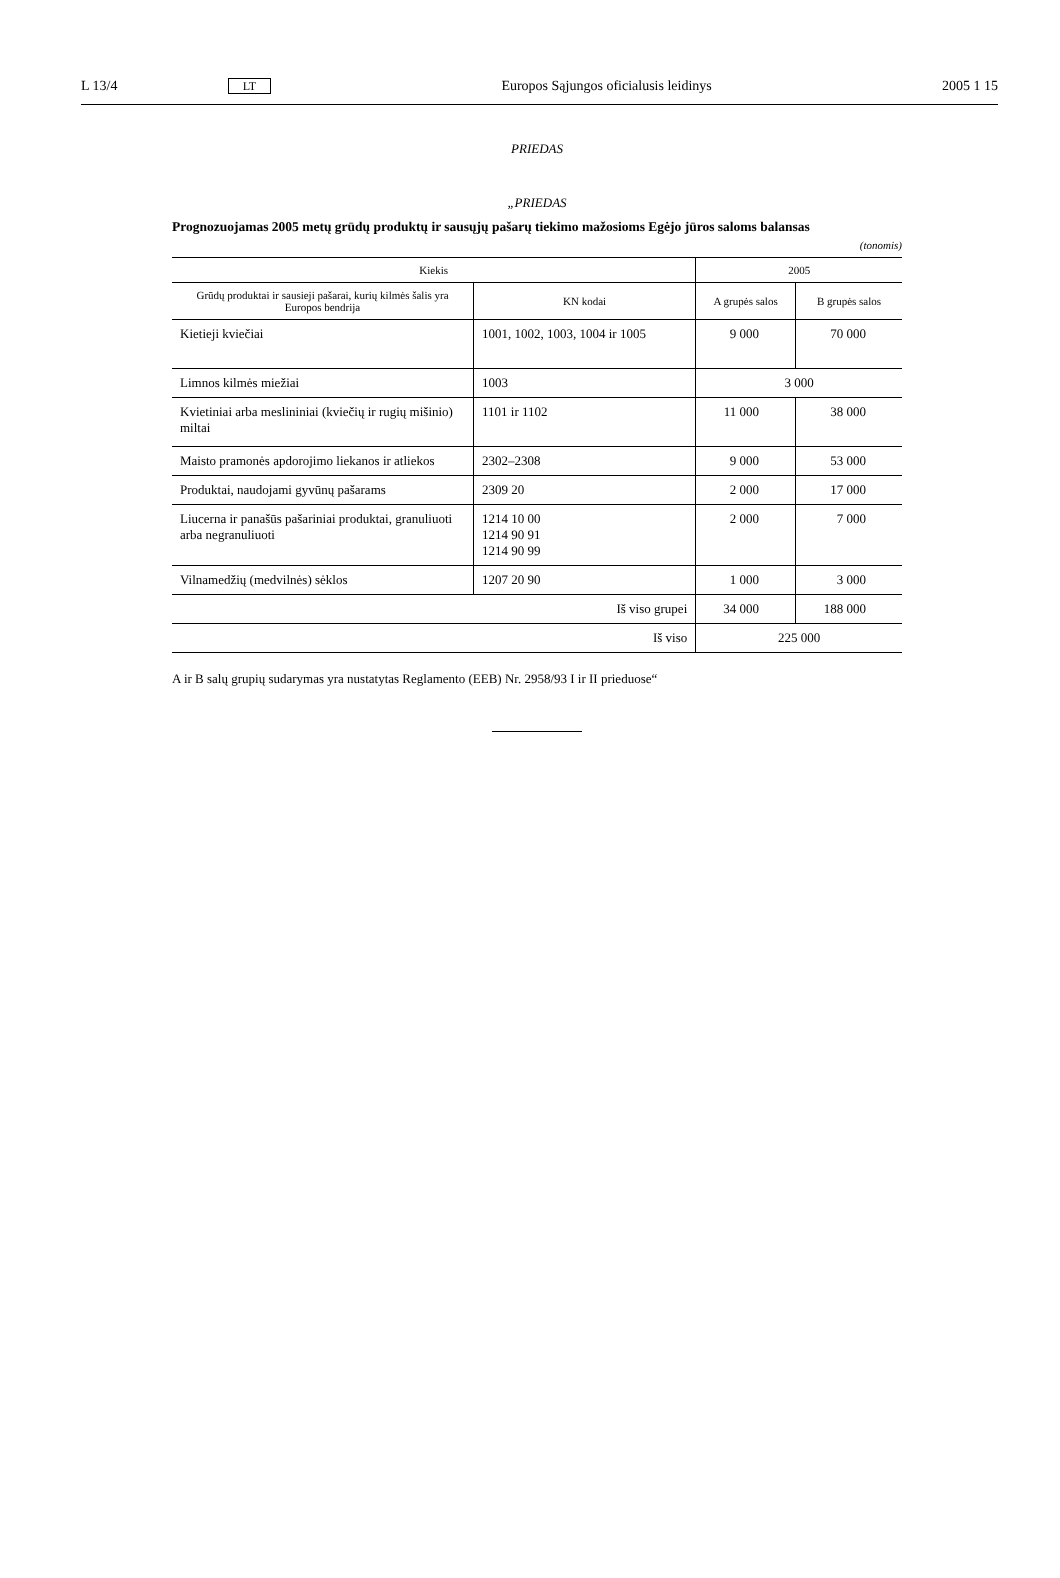L 13/4 LT Europos Sąjungos oficialusis leidinys 2005 1 15
PRIEDAS
„PRIEDAS
Prognozuojamas 2005 metų grūdų produktų ir sausųjų pašarų tiekimo mažosioms Egėjo jūros saloms balansas
(tonomis)
| Kiekis | | 2005 | |
| --- | --- | --- | --- |
| Grūdų produktai ir sausieji pašarai, kurių kilmės šalis yra Europos bendrija | KN kodai | A grupės salos | B grupės salos |
| Kietieji kviečiai | 1001, 1002, 1003, 1004 ir 1005 | 9 000 | 70 000 |
| Limnos kilmės miežiai | 1003 | 3 000 | |
| Kvietiniai arba meslininiai (kviečių ir rugių mišinio) miltai | 1101 ir 1102 | 11 000 | 38 000 |
| Maisto pramonės apdorojimo liekanos ir atliekos | 2302–2308 | 9 000 | 53 000 |
| Produktai, naudojami gyvūnų pašarams | 2309 20 | 2 000 | 17 000 |
| Liucerna ir panašūs pašariniai produktai, granuliuoti arba negranuliuoti | 1214 10 00 1214 90 91 1214 90 99 | 2 000 | 7 000 |
| Vilnamedžių (medvilnės) sėklos | 1207 20 90 | 1 000 | 3 000 |
| Iš viso grupei | | 34 000 | 188 000 |
| Iš viso | | 225 000 | |
A ir B salų grupių sudarymas yra nustatytas Reglamento (EEB) Nr. 2958/93 I ir II prieduose“